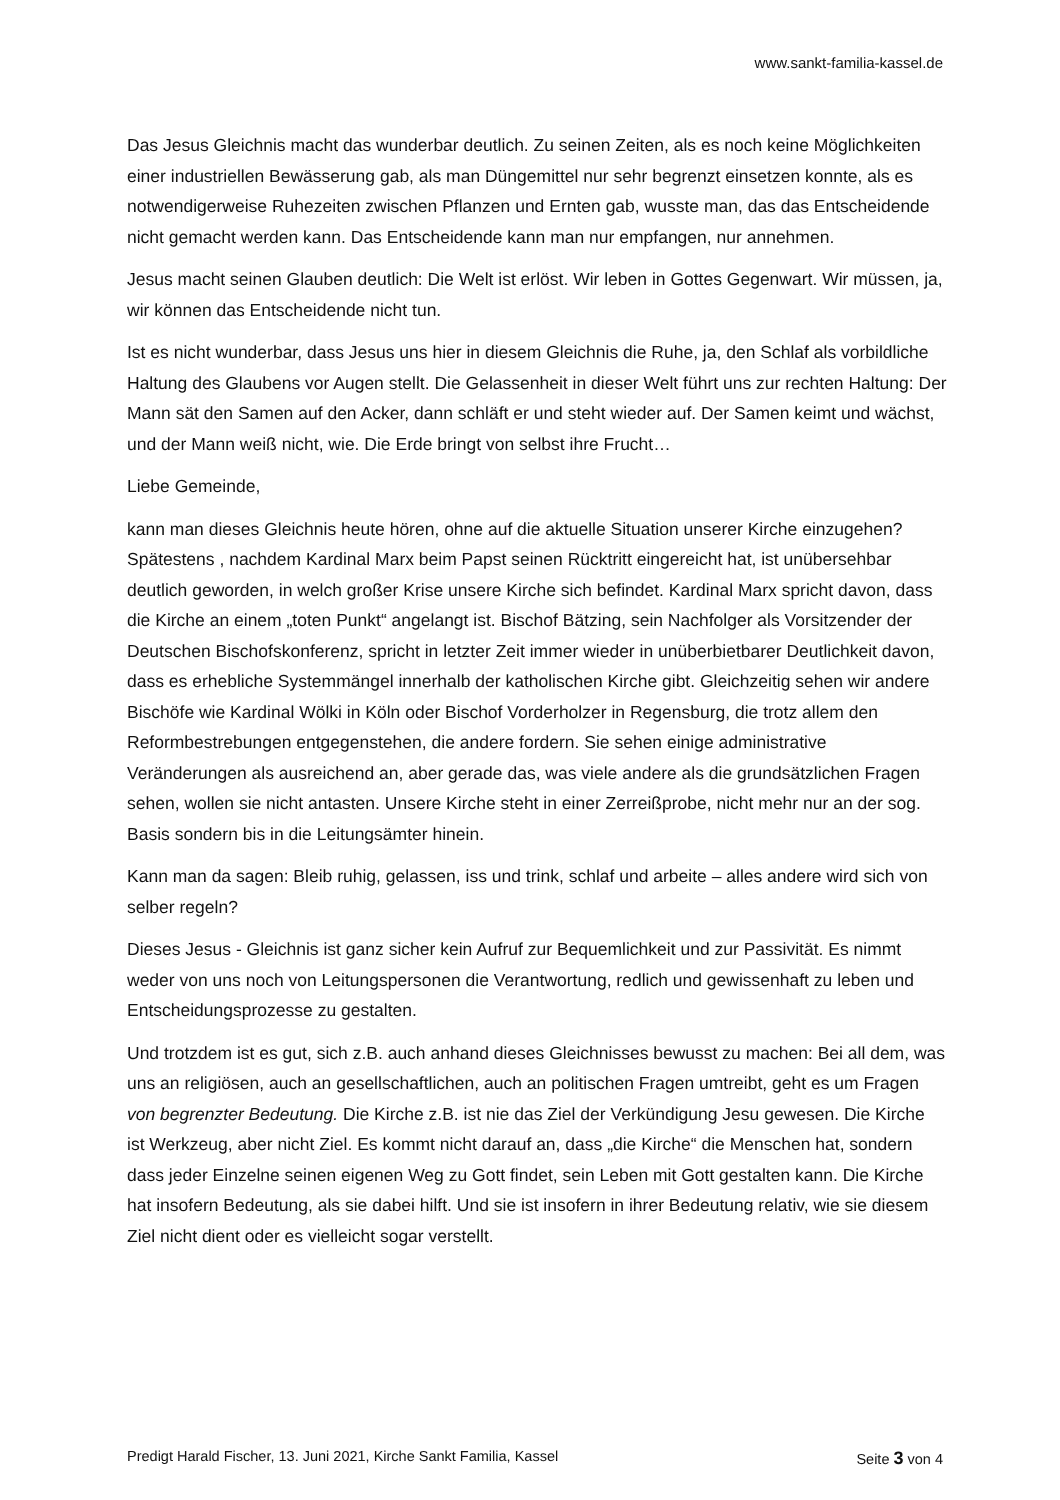www.sankt-familia-kassel.de
Das Jesus Gleichnis macht das wunderbar deutlich. Zu seinen Zeiten, als es noch keine Möglichkeiten einer industriellen Bewässerung gab, als man Düngemittel nur sehr begrenzt einsetzen konnte, als es notwendigerweise Ruhezeiten zwischen Pflanzen und Ernten gab, wusste man, das das Entscheidende nicht gemacht werden kann. Das Entscheidende kann man nur empfangen, nur annehmen.
Jesus macht seinen Glauben deutlich: Die Welt ist erlöst. Wir leben in Gottes Gegenwart. Wir müssen, ja, wir können das Entscheidende nicht tun.
Ist es nicht wunderbar, dass Jesus uns hier in diesem Gleichnis die Ruhe, ja, den Schlaf als vorbildliche Haltung des Glaubens vor Augen stellt. Die Gelassenheit in dieser Welt führt uns zur rechten Haltung: Der Mann sät den Samen auf den Acker, dann schläft er und steht wieder auf. Der Samen keimt und wächst, und der Mann weiß nicht, wie. Die Erde bringt von selbst ihre Frucht…
Liebe Gemeinde,
kann man dieses Gleichnis heute hören, ohne auf die aktuelle Situation unserer Kirche einzugehen? Spätestens , nachdem Kardinal Marx beim Papst seinen Rücktritt eingereicht hat, ist unübersehbar deutlich geworden, in welch großer Krise unsere Kirche sich befindet. Kardinal Marx spricht davon, dass die Kirche an einem „toten Punkt“ angelangt ist. Bischof Bätzing, sein Nachfolger als Vorsitzender der Deutschen Bischofskonferenz, spricht in letzter Zeit immer wieder in unüberbietbarer Deutlichkeit davon, dass es erhebliche Systemmängel innerhalb der katholischen Kirche gibt. Gleichzeitig sehen wir andere Bischöfe wie Kardinal Wölki in Köln oder Bischof Vorderholzer in Regensburg, die trotz allem den Reformbestrebungen entgegenstehen, die andere fordern. Sie sehen einige administrative Veränderungen als ausreichend an, aber gerade das, was viele andere als die grundsätzlichen Fragen sehen, wollen sie nicht antasten. Unsere Kirche steht in einer Zerreißprobe, nicht mehr nur an der sog. Basis sondern bis in die Leitungsämter hinein.
Kann man da sagen: Bleib ruhig, gelassen, iss und trink, schlaf und arbeite – alles andere wird sich von selber regeln?
Dieses Jesus - Gleichnis ist ganz sicher kein Aufruf zur Bequemlichkeit und zur Passivität. Es nimmt weder von uns noch von Leitungspersonen die Verantwortung, redlich und gewissenhaft zu leben und Entscheidungsprozesse zu gestalten.
Und trotzdem ist es gut, sich z.B. auch anhand dieses Gleichnisses bewusst zu machen: Bei all dem, was uns an religiösen, auch an gesellschaftlichen, auch an politischen Fragen umtreibt, geht es um Fragen von begrenzter Bedeutung. Die Kirche z.B. ist nie das Ziel der Verkündigung Jesu gewesen. Die Kirche ist Werkzeug, aber nicht Ziel. Es kommt nicht darauf an, dass „die Kirche“ die Menschen hat, sondern dass jeder Einzelne seinen eigenen Weg zu Gott findet, sein Leben mit Gott gestalten kann. Die Kirche hat insofern Bedeutung, als sie dabei hilft. Und sie ist insofern in ihrer Bedeutung relativ, wie sie diesem Ziel nicht dient oder es vielleicht sogar verstellt.
Predigt Harald Fischer, 13. Juni 2021, Kirche Sankt Familia, Kassel Seite 3 von 4